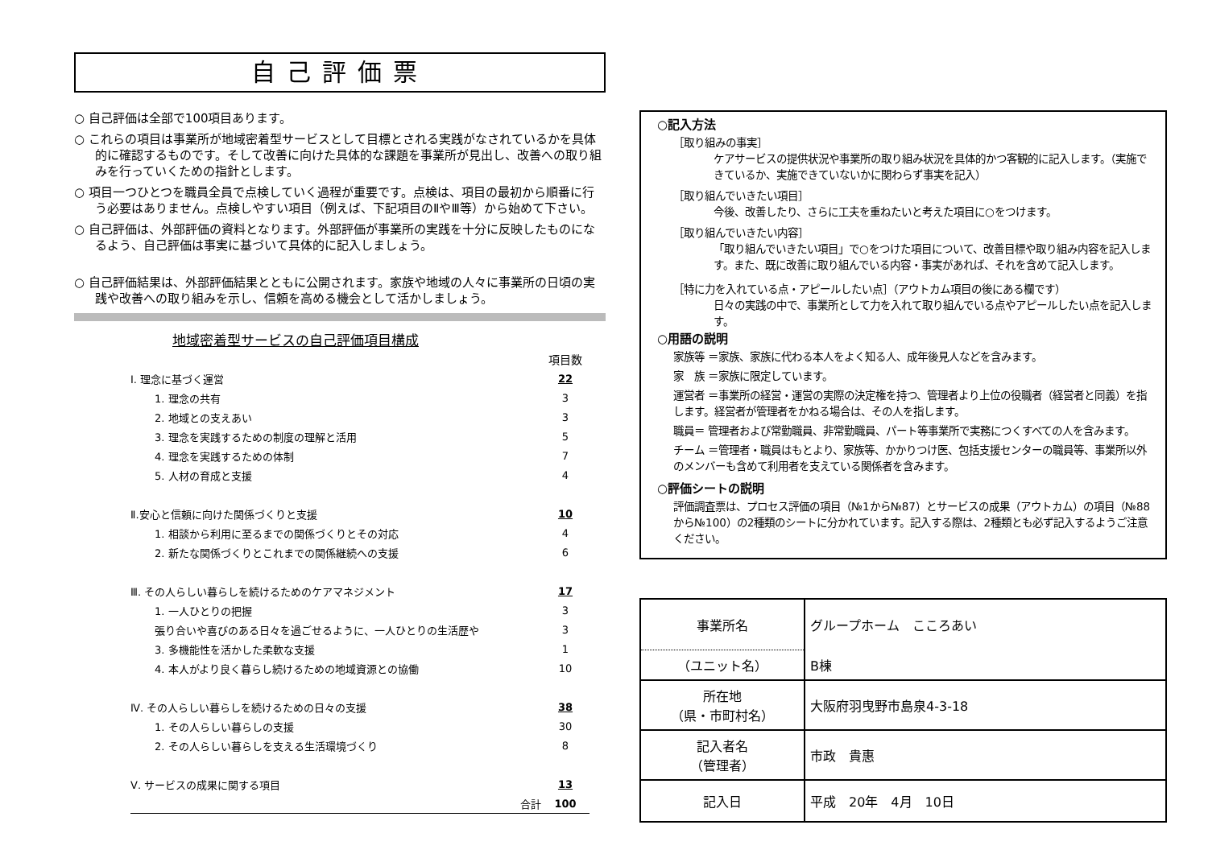自己評価票
○ 自己評価は全部で100項目あります。
○ これらの項目は事業所が地域密着型サービスとして目標とされる実践がなされているかを具体的に確認するものです。そして改善に向けた具体的な課題を事業所が見出し、改善への取り組みを行っていくための指針とします。
○ 項目一つひとつを職員全員で点検していく過程が重要です。点検は、項目の最初から順番に行う必要はありません。点検しやすい項目（例えば、下記項目のⅡやⅢ等）から始めて下さい。
○ 自己評価は、外部評価の資料となります。外部評価が事業所の実践を十分に反映したものになるよう、自己評価は事実に基づいて具体的に記入しましょう。
○ 自己評価結果は、外部評価結果とともに公開されます。家族や地域の人々に事業所の日頃の実践や改善への取り組みを示し、信頼を高める機会として活かしましょう。
地域密着型サービスの自己評価項目構成
| | 項目数 |
| Ⅰ. 理念に基づく運営 | 22 |
| 1. 理念の共有 | 3 |
| 2. 地域との支えあい | 3 |
| 3. 理念を実践するための制度の理解と活用 | 5 |
| 4. 理念を実践するための体制 | 7 |
| 5. 人材の育成と支援 | 4 |
| Ⅱ.安心と信頼に向けた関係づくりと支援 | 10 |
| 1. 相談から利用に至るまでの関係づくりとその対応 | 4 |
| 2. 新たな関係づくりとこれまでの関係継続への支援 | 6 |
| Ⅲ. その人らしい暮らしを続けるためのケアマネジメント | 17 |
| 1. 一人ひとりの把握 | 3 |
| 張り合いや喜びのある日々を過ごせるように、一人ひとりの生活歴や | 3 |
| 3. 多機能性を活かした柔軟な支援 | 1 |
| 4. 本人がより良く暮らし続けるための地域資源との協働 | 10 |
| Ⅳ. その人らしい暮らしを続けるための日々の支援 | 38 |
| 1. その人らしい暮らしの支援 | 30 |
| 2. その人らしい暮らしを支える生活環境づくり | 8 |
| Ⅴ. サービスの成果に関する項目 | 13 |
| 合計 | 100 |
○記入方法
［取り組みの事実］
ケアサービスの提供状況や事業所の取り組み状況を具体的かつ客観的に記入します。（実施できているか、実施できていないかに関わらず事実を記入）
［取り組んでいきたい項目］
今後、改善したり、さらに工夫を重ねたいと考えた項目に○をつけます。
［取り組んでいきたい内容］
「取り組んでいきたい項目」で○をつけた項目について、改善目標や取り組み内容を記入します。また、既に改善に取り組んでいる内容・事実があれば、それを含めて記入します。
［特に力を入れている点・アピールしたい点］（アウトカム項目の後にある欄です）
日々の実践の中で、事業所として力を入れて取り組んでいる点やアピールしたい点を記入します。
○用語の説明
家族等 ＝家族、家族に代わる本人をよく知る人、成年後見人などを含みます。
家　族 ＝家族に限定しています。
運営者 ＝事業所の経営・運営の実際の決定権を持つ、管理者より上位の役職者（経営者と同義）を指します。経営者が管理者をかねる場合は、その人を指します。
職員＝ 管理者および常勤職員、非常勤職員、パート等事業所で実務につくすべての人を含みます。
チーム ＝管理者・職員はもとより、家族等、かかりつけ医、包括支援センターの職員等、事業所以外のメンバーも含めて利用者を支えている関係者を含みます。
○評価シートの説明
評価調査票は、プロセス評価の項目（№1から№87）とサービスの成果（アウトカム）の項目（№88から№100）の2種類のシートに分かれています。記入する際は、2種類とも必ず記入するようご注意ください。
| 事業所名 | グループホーム こころあい |
| （ユニット名） | B棟 |
| 所在地 （県・市町村名） | 大阪府羽曳野市島泉4-3-18 |
| 記入者名 （管理者） | 市政 貴惠 |
| 記入日 | 平成 20年 4月 10日 |